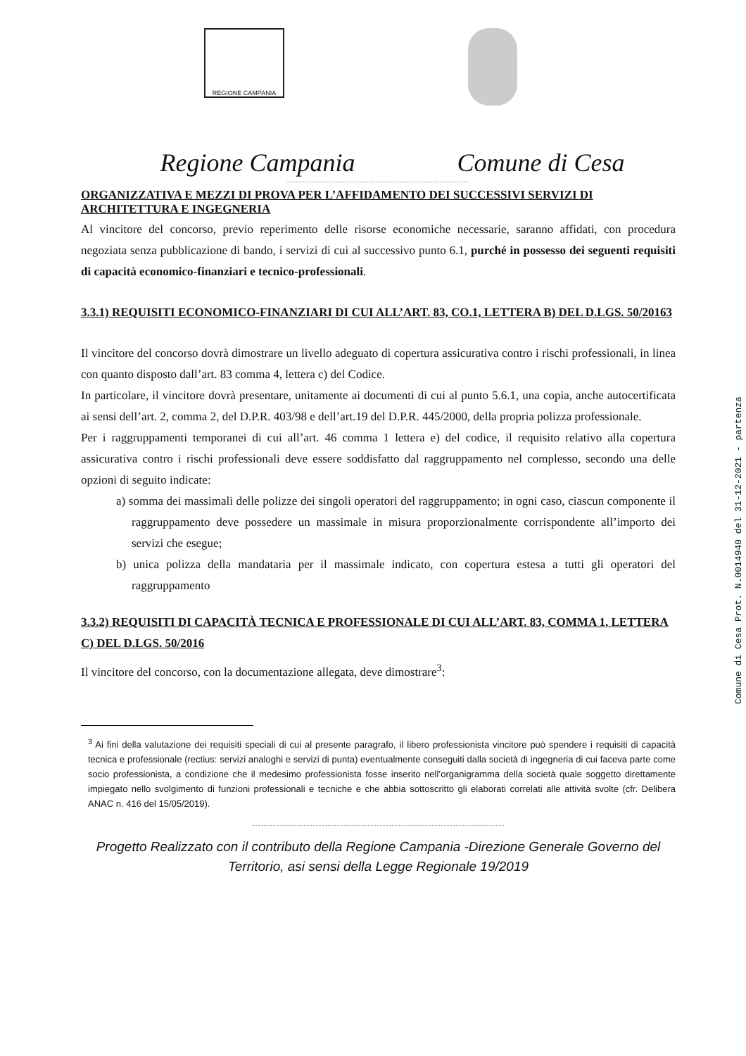REGIONE CAMPANIA
Regione Campania Comune di Cesa
------------------------------------------------------------
ORGANIZZATIVA E MEZZI DI PROVA PER L’AFFIDAMENTO DEI SUCCESSIVI SERVIZI DI ARCHITETTURA E INGEGNERIA
Al vincitore del concorso, previo reperimento delle risorse economiche necessarie, saranno affidati, con procedura negoziata senza pubblicazione di bando, i servizi di cui al successivo punto 6.1, purché in possesso dei seguenti requisiti di capacità economico-finanziari e tecnico-professionali.
3.3.1) REQUISITI ECONOMICO-FINANZIARI DI CUI ALL’ART. 83, CO.1, LETTERA B) DEL D.LGS. 50/20163
Il vincitore del concorso dovrà dimostrare un livello adeguato di copertura assicurativa contro i rischi professionali, in linea con quanto disposto dall’art. 83 comma 4, lettera c) del Codice.
In particolare, il vincitore dovrà presentare, unitamente ai documenti di cui al punto 5.6.1, una copia, anche autocertificata ai sensi dell’art. 2, comma 2, del D.P.R. 403/98 e dell’art.19 del D.P.R. 445/2000, della propria polizza professionale.
Per i raggruppamenti temporanei di cui all’art. 46 comma 1 lettera e) del codice, il requisito relativo alla copertura assicurativa contro i rischi professionali deve essere soddisfatto dal raggruppamento nel complesso, secondo una delle opzioni di seguito indicate:
a) somma dei massimali delle polizze dei singoli operatori del raggruppamento; in ogni caso, ciascun componente il raggruppamento deve possedere un massimale in misura proporzionalmente corrispondente all’importo dei servizi che esegue;
b) unica polizza della mandataria per il massimale indicato, con copertura estesa a tutti gli operatori del raggruppamento
3.3.2) REQUISITI DI CAPACITÀ TECNICA E PROFESSIONALE DI CUI ALL’ART. 83, COMMA 1, LETTERA C) DEL D.LGS. 50/2016
Il vincitore del concorso, con la documentazione allegata, deve dimostrare<sup>3</sup>:
<sup>3</sup> Ai fini della valutazione dei requisiti speciali di cui al presente paragrafo, il libero professionista vincitore può spendere i requisiti di capacità tecnica e professionale (rectius: servizi analoghi e servizi di punta) eventualmente conseguiti dalla società di ingegneria di cui faceva parte come socio professionista, a condizione che il medesimo professionista fosse inserito nell’organigramma della società quale soggetto direttamente impiegato nello svolgimento di funzioni professionali e tecniche e che abbia sottoscritto gli elaborati correlati alle attività svolte (cfr. Delibera ANAC n. 416 del 15/05/2019).
-----------------------------------------------------------------------------------
Progetto Realizzato con il contributo della Regione Campania -Direzione Generale Governo del Territorio, asi sensi della Legge Regionale 19/2019
Comune di Cesa Prot. N.0014940 del 31-12-2021 - partenza